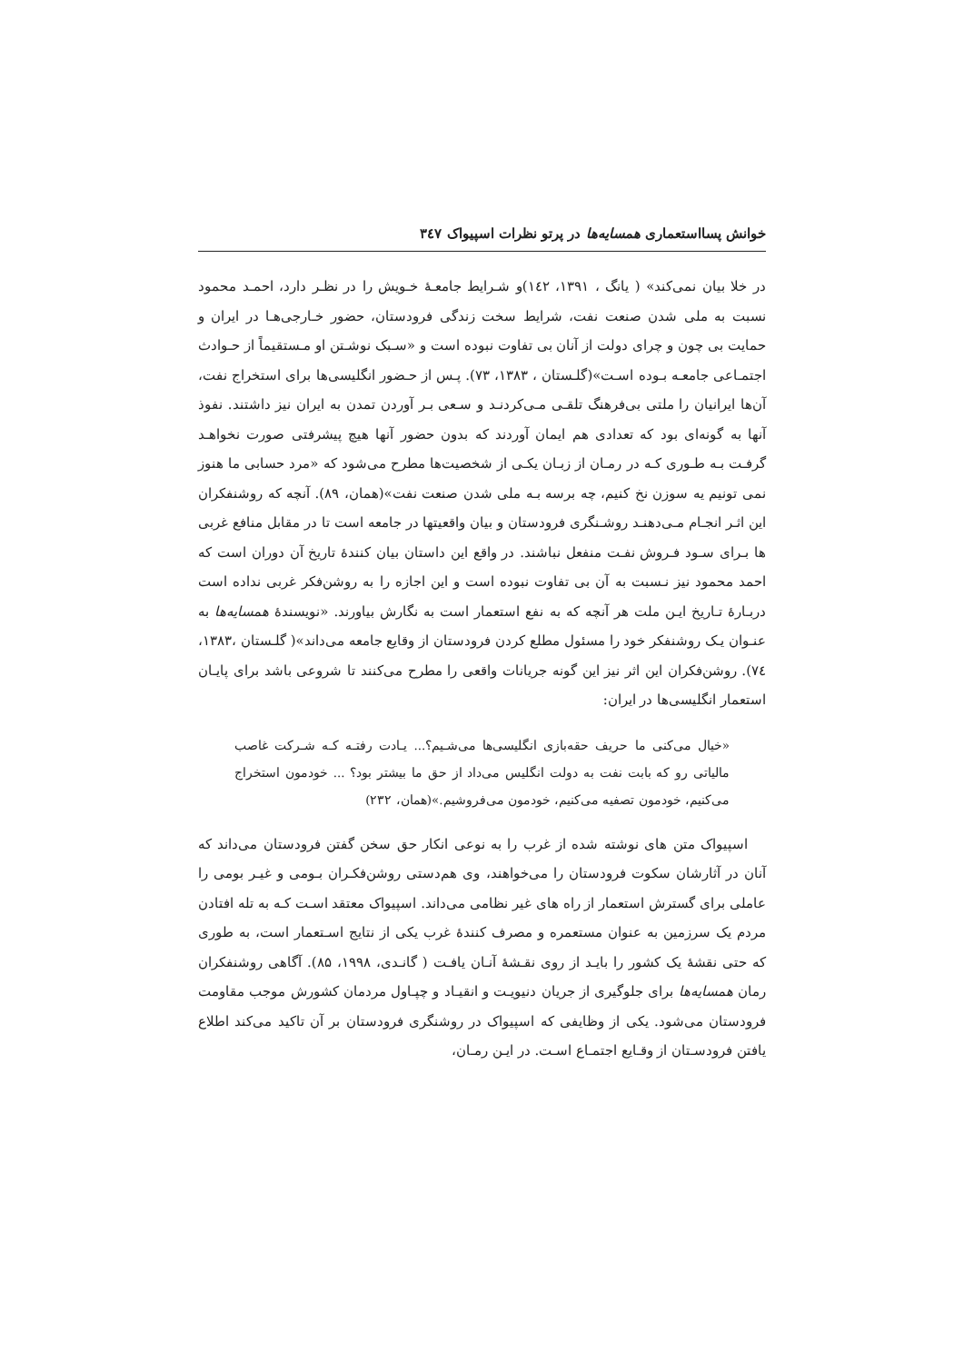خوانش پسااستعماری همسایه‌ها در پرتو نظرات اسپیواک ۳٤۷
در خلا بیان نمی‌کند» ( یانگ ، ۱۳۹۱، ۱٤۲)و شـرایط جامعـۀ خـویش را در نظـر دارد، احمـد محمود نسبت به ملی شدن صنعت نفت، شرایط سخت زندگی فرودستان، حضور خـارجی‌هـا در ایران و حمایت بی چون و چرای دولت از آنان بی تفاوت نبوده است و «سـبک نوشـتن او مـستقیماً از حـوادث اجتمـاعی جامعـه بـوده اسـت»(گلـستان ، ۱۳۸۳، ۷۳). پـس از حـضور انگلیسی‌ها برای استخراج نفت، آن‌ها ایرانیان را ملتی بی‌فرهنگ تلقـی مـی‌کردنـد و سـعی بـر آوردن تمدن به ایران نیز داشتند. نفوذ آنها به گونه‌ای بود که تعدادی هم ایمان آوردند که بدون حضور آنها هیچ پیشرفتی صورت نخواهـد گرفـت بـه طـوری کـه در رمـان از زبـان یکـی از شخصیت‌ها مطرح می‌شود که «مرد حسابی ما هنوز نمی تونیم یه سوزن نخ کنیم، چه برسه بـه ملی شدن صنعت نفت»(همان، ۸۹). آنچه که روشنفکران این اثـر انجـام مـی‌دهنـد روشـنگری فرودستان و بیان واقعیتها در جامعه است تا در مقابل منافع غربی ها بـرای سـود فـروش نفـت منفعل نباشند. در واقع این داستان بیان کنندۀ تاریخ آن دوران است که احمد محمود نیز نـسبت به آن بی تفاوت نبوده است و این اجازه را به روشن‌فکر غربی نداده است دربـارۀ تـاریخ ایـن ملت هر آنچه که به نفع استعمار است به نگارش بیاورند. «نویسندۀ همسایه‌ها به عنـوان یـک روشنفکر خود را مسئول مطلع کردن فرودستان از وقایع جامعه می‌داند»( گلـستان ،۱۳۸۳، ۷٤). روشن‌فکران این اثر نیز این گونه جریانات واقعی را مطرح می‌کنند تا شروعی باشد برای پایـان استعمار انگلیسی‌ها در ایران:
«خیال می‌کنی ما حریف حقه‌بازی انگلیسی‌ها می‌شـیم؟... یـادت رفتـه کـه شـرکت غاصب مالیاتی رو که بابت نفت به دولت انگلیس می‌داد از حق ما بیشتر بود؟ ... خودمون استخراج می‌کنیم، خودمون تصفیه می‌کنیم، خودمون می‌فروشیم.»(همان، ۲۳۲)
اسپیواک متن های نوشته شده از غرب را به نوعی انکار حق سخن گفتن فرودستان می‌داند که آنان در آثارشان سکوت فرودستان را می‌خواهند، وی هم‌دستی روشن‌فکـران بـومی و غیـر بومی را عاملی برای گسترش استعمار از راه های غیر نظامی می‌داند. اسپیواک معتقد اسـت کـه به تله افتادن مردم یک سرزمین به عنوان مستعمره و مصرف کنندۀ غرب یکی از نتایج اسـتعمار است، به طوری که حتی نقشۀ یک کشور را بایـد از روی نقـشۀ آنـان یافـت ( گانـدی، ۱۹۹۸، ۸۵). آگاهی روشنفکران رمان همسایه‌ها برای جلوگیری از جریان دنیویـت و انقیـاد و چپـاول مردمان کشورش موجب مقاومت فرودستان می‌شود. یکی از وظایفی که اسپیواک در روشنگری فرودستان بر آن تاکید می‌کند اطلاع یافتن فرودسـتان از وقـایع اجتمـاع اسـت. در ایـن رمـان،